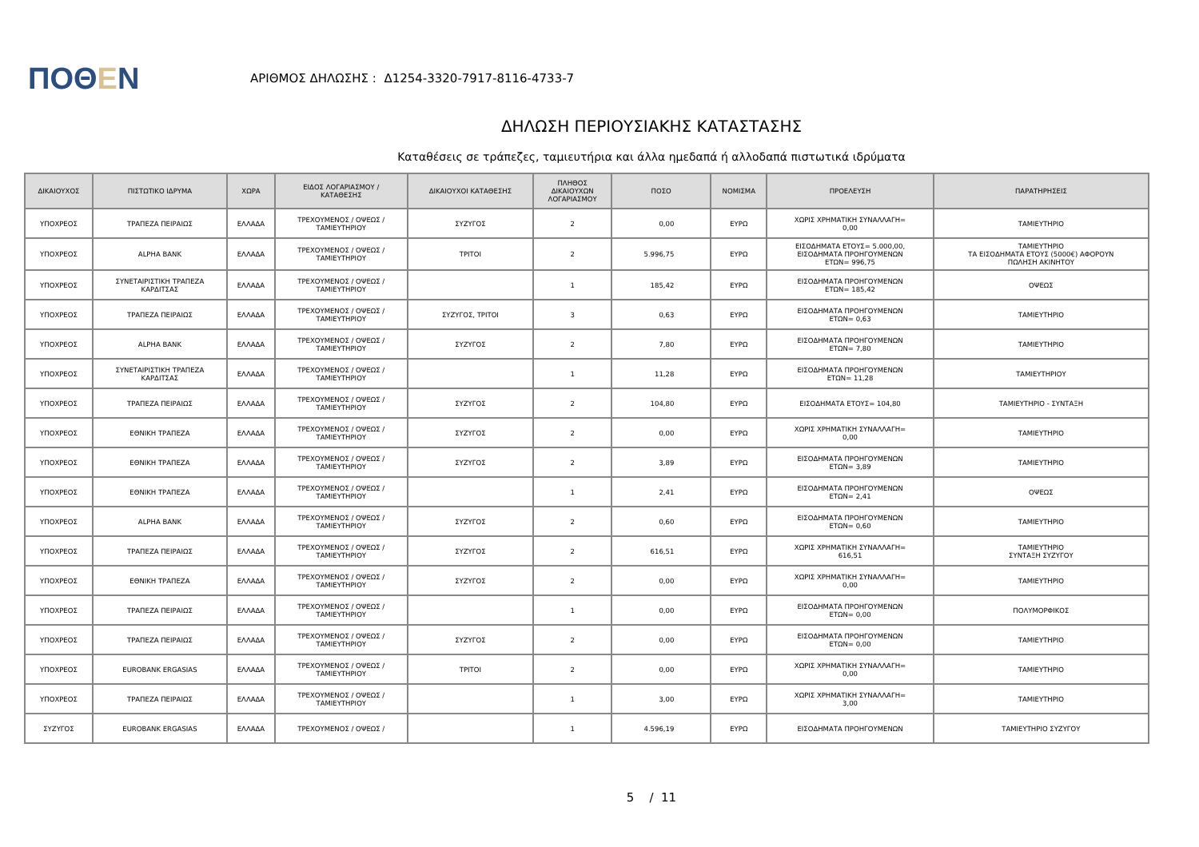ΠΟΘΕΝ
ΑΡΙΘΜΟΣ ΔΗΛΩΣΗΣ : Δ1254-3320-7917-8116-4733-7
ΔΗΛΩΣΗ ΠΕΡΙΟΥΣΙΑΚΗΣ ΚΑΤΑΣΤΑΣΗΣ
Καταθέσεις σε τράπεζες, ταμιευτήρια και άλλα ημεδαπά ή αλλοδαπά πιστωτικά ιδρύματα
| ΔΙΚΑΙΟΥΧΟΣ | ΠΙΣΤΩΤΙΚΟ ΙΔΡΥΜΑ | ΧΩΡΑ | ΕΙΔΟΣ ΛΟΓΑΡΙΑΣΜΟΥ / ΚΑΤΑΘΕΣΗΣ | ΔΙΚΑΙΟΥΧΟΙ ΚΑΤΑΘΕΣΗΣ | ΠΛΗΘΟΣ ΔΙΚΑΙΟΥΧΩΝ ΛΟΓΑΡΙΑΣΜΟΥ | ΠΟΣΟ | ΝΟΜΙΣΜΑ | ΠΡΟΕΛΕΥΣΗ | ΠΑΡΑΤΗΡΗΣΕΙΣ |
| --- | --- | --- | --- | --- | --- | --- | --- | --- | --- |
| ΥΠΟΧΡΕΟΣ | ΤΡΑΠΕΖΑ ΠΕΙΡΑΙΩΣ | ΕΛΛΑΔΑ | ΤΡΕΧΟΥΜΕΝΟΣ / ΟΨΕΩΣ / ΤΑΜΙΕΥΤΗΡΙΟΥ | ΣΥΖΥΓΟΣ | 2 | 0,00 | ΕΥΡΩ | ΧΩΡΙΣ ΧΡΗΜΑΤΙΚΗ ΣΥΝΑΛΛΑΓΗ= 0,00 | ΤΑΜΙΕΥΤΗΡΙΟ |
| ΥΠΟΧΡΕΟΣ | ALPHA BANK | ΕΛΛΑΔΑ | ΤΡΕΧΟΥΜΕΝΟΣ / ΟΨΕΩΣ / ΤΑΜΙΕΥΤΗΡΙΟΥ | ΤΡΙΤΟΙ | 2 | 5.996,75 | ΕΥΡΩ | ΕΙΣΟΔΗΜΑΤΑ ΕΤΟΥΣ= 5.000,00, ΕΙΣΟΔΗΜΑΤΑ ΠΡΟΗΓΟΥΜΕΝΩΝ ΕΤΩΝ= 996,75 | ΤΑΜΙΕΥΤΗΡΙΟ ΤΑ ΕΙΣΟΔΗΜΑΤΑ ΕΤΟΥΣ (5000€) ΑΦΟΡΟΥΝ ΠΩΛΗΣΗ ΑΚΙΝΗΤΟΥ |
| ΥΠΟΧΡΕΟΣ | ΣΥΝΕΤΑΙΡΙΣΤΙΚΗ ΤΡΑΠΕΖΑ ΚΑΡΔΙΤΣΑΣ | ΕΛΛΑΔΑ | ΤΡΕΧΟΥΜΕΝΟΣ / ΟΨΕΩΣ / ΤΑΜΙΕΥΤΗΡΙΟΥ | | 1 | 185,42 | ΕΥΡΩ | ΕΙΣΟΔΗΜΑΤΑ ΠΡΟΗΓΟΥΜΕΝΩΝ ΕΤΩΝ= 185,42 | ΟΨΕΩΣ |
| ΥΠΟΧΡΕΟΣ | ΤΡΑΠΕΖΑ ΠΕΙΡΑΙΩΣ | ΕΛΛΑΔΑ | ΤΡΕΧΟΥΜΕΝΟΣ / ΟΨΕΩΣ / ΤΑΜΙΕΥΤΗΡΙΟΥ | ΣΥΖΥΓΟΣ, ΤΡΙΤΟΙ | 3 | 0,63 | ΕΥΡΩ | ΕΙΣΟΔΗΜΑΤΑ ΠΡΟΗΓΟΥΜΕΝΩΝ ΕΤΩΝ= 0,63 | ΤΑΜΙΕΥΤΗΡΙΟ |
| ΥΠΟΧΡΕΟΣ | ALPHA BANK | ΕΛΛΑΔΑ | ΤΡΕΧΟΥΜΕΝΟΣ / ΟΨΕΩΣ / ΤΑΜΙΕΥΤΗΡΙΟΥ | ΣΥΖΥΓΟΣ | 2 | 7,80 | ΕΥΡΩ | ΕΙΣΟΔΗΜΑΤΑ ΠΡΟΗΓΟΥΜΕΝΩΝ ΕΤΩΝ= 7,80 | ΤΑΜΙΕΥΤΗΡΙΟ |
| ΥΠΟΧΡΕΟΣ | ΣΥΝΕΤΑΙΡΙΣΤΙΚΗ ΤΡΑΠΕΖΑ ΚΑΡΔΙΤΣΑΣ | ΕΛΛΑΔΑ | ΤΡΕΧΟΥΜΕΝΟΣ / ΟΨΕΩΣ / ΤΑΜΙΕΥΤΗΡΙΟΥ | | 1 | 11,28 | ΕΥΡΩ | ΕΙΣΟΔΗΜΑΤΑ ΠΡΟΗΓΟΥΜΕΝΩΝ ΕΤΩΝ= 11,28 | ΤΑΜΙΕΥΤΗΡΙΟΥ |
| ΥΠΟΧΡΕΟΣ | ΤΡΑΠΕΖΑ ΠΕΙΡΑΙΩΣ | ΕΛΛΑΔΑ | ΤΡΕΧΟΥΜΕΝΟΣ / ΟΨΕΩΣ / ΤΑΜΙΕΥΤΗΡΙΟΥ | ΣΥΖΥΓΟΣ | 2 | 104,80 | ΕΥΡΩ | ΕΙΣΟΔΗΜΑΤΑ ΕΤΟΥΣ= 104,80 | ΤΑΜΙΕΥΤΗΡΙΟ - ΣΥΝΤΑΞΗ |
| ΥΠΟΧΡΕΟΣ | ΕΘΝΙΚΗ ΤΡΑΠΕΖΑ | ΕΛΛΑΔΑ | ΤΡΕΧΟΥΜΕΝΟΣ / ΟΨΕΩΣ / ΤΑΜΙΕΥΤΗΡΙΟΥ | ΣΥΖΥΓΟΣ | 2 | 0,00 | ΕΥΡΩ | ΧΩΡΙΣ ΧΡΗΜΑΤΙΚΗ ΣΥΝΑΛΛΑΓΗ= 0,00 | ΤΑΜΙΕΥΤΗΡΙΟ |
| ΥΠΟΧΡΕΟΣ | ΕΘΝΙΚΗ ΤΡΑΠΕΖΑ | ΕΛΛΑΔΑ | ΤΡΕΧΟΥΜΕΝΟΣ / ΟΨΕΩΣ / ΤΑΜΙΕΥΤΗΡΙΟΥ | ΣΥΖΥΓΟΣ | 2 | 3,89 | ΕΥΡΩ | ΕΙΣΟΔΗΜΑΤΑ ΠΡΟΗΓΟΥΜΕΝΩΝ ΕΤΩΝ= 3,89 | ΤΑΜΙΕΥΤΗΡΙΟ |
| ΥΠΟΧΡΕΟΣ | ΕΘΝΙΚΗ ΤΡΑΠΕΖΑ | ΕΛΛΑΔΑ | ΤΡΕΧΟΥΜΕΝΟΣ / ΟΨΕΩΣ / ΤΑΜΙΕΥΤΗΡΙΟΥ | | 1 | 2,41 | ΕΥΡΩ | ΕΙΣΟΔΗΜΑΤΑ ΠΡΟΗΓΟΥΜΕΝΩΝ ΕΤΩΝ= 2,41 | ΟΨΕΩΣ |
| ΥΠΟΧΡΕΟΣ | ALPHA BANK | ΕΛΛΑΔΑ | ΤΡΕΧΟΥΜΕΝΟΣ / ΟΨΕΩΣ / ΤΑΜΙΕΥΤΗΡΙΟΥ | ΣΥΖΥΓΟΣ | 2 | 0,60 | ΕΥΡΩ | ΕΙΣΟΔΗΜΑΤΑ ΠΡΟΗΓΟΥΜΕΝΩΝ ΕΤΩΝ= 0,60 | ΤΑΜΙΕΥΤΗΡΙΟ |
| ΥΠΟΧΡΕΟΣ | ΤΡΑΠΕΖΑ ΠΕΙΡΑΙΩΣ | ΕΛΛΑΔΑ | ΤΡΕΧΟΥΜΕΝΟΣ / ΟΨΕΩΣ / ΤΑΜΙΕΥΤΗΡΙΟΥ | ΣΥΖΥΓΟΣ | 2 | 616,51 | ΕΥΡΩ | ΧΩΡΙΣ ΧΡΗΜΑΤΙΚΗ ΣΥΝΑΛΛΑΓΗ= 616,51 | ΤΑΜΙΕΥΤΗΡΙΟ ΣΥΝΤΑΞΗ ΣΥΖΥΓΟΥ |
| ΥΠΟΧΡΕΟΣ | ΕΘΝΙΚΗ ΤΡΑΠΕΖΑ | ΕΛΛΑΔΑ | ΤΡΕΧΟΥΜΕΝΟΣ / ΟΨΕΩΣ / ΤΑΜΙΕΥΤΗΡΙΟΥ | ΣΥΖΥΓΟΣ | 2 | 0,00 | ΕΥΡΩ | ΧΩΡΙΣ ΧΡΗΜΑΤΙΚΗ ΣΥΝΑΛΛΑΓΗ= 0,00 | ΤΑΜΙΕΥΤΗΡΙΟ |
| ΥΠΟΧΡΕΟΣ | ΤΡΑΠΕΖΑ ΠΕΙΡΑΙΩΣ | ΕΛΛΑΔΑ | ΤΡΕΧΟΥΜΕΝΟΣ / ΟΨΕΩΣ / ΤΑΜΙΕΥΤΗΡΙΟΥ | | 1 | 0,00 | ΕΥΡΩ | ΕΙΣΟΔΗΜΑΤΑ ΠΡΟΗΓΟΥΜΕΝΩΝ ΕΤΩΝ= 0,00 | ΠΟΛΥΜΟΡΦΙΚΟΣ |
| ΥΠΟΧΡΕΟΣ | ΤΡΑΠΕΖΑ ΠΕΙΡΑΙΩΣ | ΕΛΛΑΔΑ | ΤΡΕΧΟΥΜΕΝΟΣ / ΟΨΕΩΣ / ΤΑΜΙΕΥΤΗΡΙΟΥ | ΣΥΖΥΓΟΣ | 2 | 0,00 | ΕΥΡΩ | ΕΙΣΟΔΗΜΑΤΑ ΠΡΟΗΓΟΥΜΕΝΩΝ ΕΤΩΝ= 0,00 | ΤΑΜΙΕΥΤΗΡΙΟ |
| ΥΠΟΧΡΕΟΣ | EUROBANK ERGASIAS | ΕΛΛΑΔΑ | ΤΡΕΧΟΥΜΕΝΟΣ / ΟΨΕΩΣ / ΤΑΜΙΕΥΤΗΡΙΟΥ | ΤΡΙΤΟΙ | 2 | 0,00 | ΕΥΡΩ | ΧΩΡΙΣ ΧΡΗΜΑΤΙΚΗ ΣΥΝΑΛΛΑΓΗ= 0,00 | ΤΑΜΙΕΥΤΗΡΙΟ |
| ΥΠΟΧΡΕΟΣ | ΤΡΑΠΕΖΑ ΠΕΙΡΑΙΩΣ | ΕΛΛΑΔΑ | ΤΡΕΧΟΥΜΕΝΟΣ / ΟΨΕΩΣ / ΤΑΜΙΕΥΤΗΡΙΟΥ | | 1 | 3,00 | ΕΥΡΩ | ΧΩΡΙΣ ΧΡΗΜΑΤΙΚΗ ΣΥΝΑΛΛΑΓΗ= 3,00 | ΤΑΜΙΕΥΤΗΡΙΟ |
| ΣΥΖΥΓΟΣ | EUROBANK ERGASIAS | ΕΛΛΑΔΑ | ΤΡΕΧΟΥΜΕΝΟΣ / ΟΨΕΩΣ / | | 1 | 4.596,19 | ΕΥΡΩ | ΕΙΣΟΔΗΜΑΤΑ ΠΡΟΗΓΟΥΜΕΝΩΝ | ΤΑΜΙΕΥΤΗΡΙΟ ΣΥΖΥΓΟΥ |
5 / 11